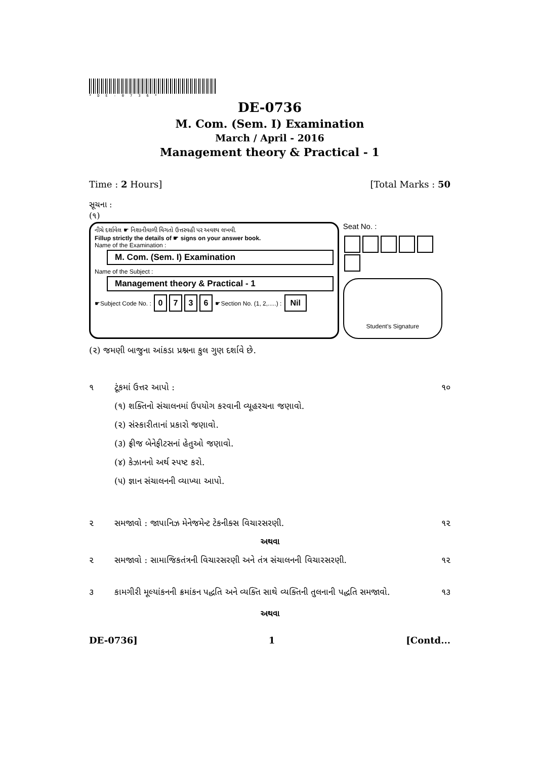*DE-0736*
DE-0736
M. Com. (Sem. I) Examination
March / April - 2016
Management theory & Practical - 1
Time : 2 Hours] [Total Marks : 50
સૂચના :
(૧)
નીચે દર્શાવેલ ☛ નિશાનીવાળી વિગતો ઉત્તરવહી પર અવશ્ય લખવી.
Fillup strictly the details of ☛ signs on your answer book.
Name of the Examination :
M. Com. (Sem. I) Examination
Name of the Subject :
Management theory & Practical - 1
☛Subject Code No. : 0736 ☛Section No. (1, 2,.....) : Nil
Seat No. :
Student's Signature
(૨) જમણી બાજુના આંકડા પ્રશ્નના કુલ ગુણ દર્શાવે છે.
૧ ટૂંકમાં ઉત્તર આપો : ૧૦
(૧) શક્તિનો સંચાલનમાં ઉપયોગ કરવાની વ્યૂહરચના જણાવો.
(૨) સંસ્કારીતાનાં પ્રકારો જણાવો.
(૩) ફ્રીજ બેનેફીટસનાં હેતુઓ જણાવો.
(૪) કેઝાનનો અર્થ સ્પષ્ટ કરો.
(૫) જ્ઞાન સંચાલનની વ્યાખ્યા આપો.
૨ સમજાવો : જાપાનિઝ મેનેજમેન્ટ ટેકનીક્સ વિચારસરણી. ૧૨
અથવા
૨ સમજાવો : સામાજિકતંત્રની વિચારસરણી અને તંત્ર સંચાલનની વિચારસરણી. ૧૨
૩ કામગીરી મૂલ્યાંકનની ક્રમાંકન પદ્ધતિ અને વ્યક્તિ સાથે વ્યક્તિની તુલનાની પદ્ધતિ સમજાવો. ૧૩
અથવા
DE-0736] 1 [Contd...